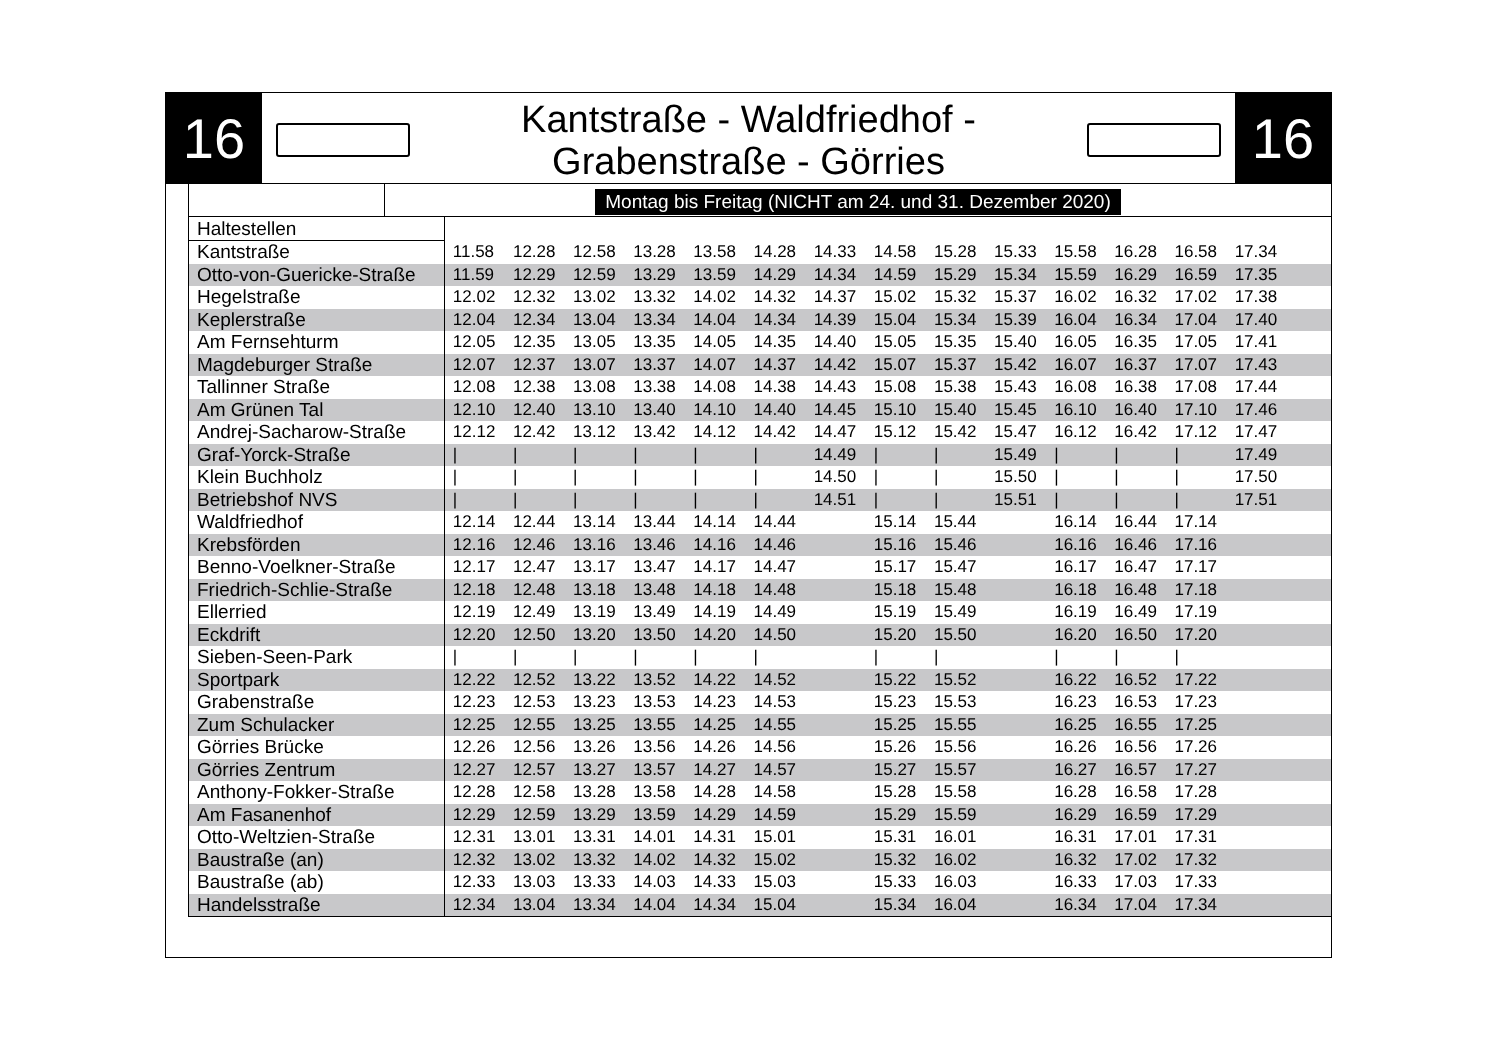16
Kantstraße - Waldfriedhof -
Grabenstraße - Görries
16
Montag bis Freitag (NICHT am 24. und 31. Dezember 2020)
| Haltestellen | | | | | | | | | | | | | | | |
| Kantstraße | 11.58 | 12.28 | 12.58 | 13.28 | 13.58 | 14.28 | 14.33 | 14.58 | 15.28 | 15.33 | 15.58 | 16.28 | 16.58 | 17.34 | |
| Otto-von-Guericke-Straße | 11.59 | 12.29 | 12.59 | 13.29 | 13.59 | 14.29 | 14.34 | 14.59 | 15.29 | 15.34 | 15.59 | 16.29 | 16.59 | 17.35 | |
| Hegelstraße | 12.02 | 12.32 | 13.02 | 13.32 | 14.02 | 14.32 | 14.37 | 15.02 | 15.32 | 15.37 | 16.02 | 16.32 | 17.02 | 17.38 | |
| Keplerstraße | 12.04 | 12.34 | 13.04 | 13.34 | 14.04 | 14.34 | 14.39 | 15.04 | 15.34 | 15.39 | 16.04 | 16.34 | 17.04 | 17.40 | |
| Am Fernsehturm | 12.05 | 12.35 | 13.05 | 13.35 | 14.05 | 14.35 | 14.40 | 15.05 | 15.35 | 15.40 | 16.05 | 16.35 | 17.05 | 17.41 | |
| Magdeburger Straße | 12.07 | 12.37 | 13.07 | 13.37 | 14.07 | 14.37 | 14.42 | 15.07 | 15.37 | 15.42 | 16.07 | 16.37 | 17.07 | 17.43 | |
| Tallinner Straße | 12.08 | 12.38 | 13.08 | 13.38 | 14.08 | 14.38 | 14.43 | 15.08 | 15.38 | 15.43 | 16.08 | 16.38 | 17.08 | 17.44 | |
| Am Grünen Tal | 12.10 | 12.40 | 13.10 | 13.40 | 14.10 | 14.40 | 14.45 | 15.10 | 15.40 | 15.45 | 16.10 | 16.40 | 17.10 | 17.46 | |
| Andrej-Sacharow-Straße | 12.12 | 12.42 | 13.12 | 13.42 | 14.12 | 14.42 | 14.47 | 15.12 | 15.42 | 15.47 | 16.12 | 16.42 | 17.12 | 17.47 | |
| Graf-Yorck-Straße | / | / | / | / | / | / | 14.49 | / | / | 15.49 | / | / | / | 17.49 | |
| Klein Buchholz | / | / | / | / | / | / | 14.50 | / | / | 15.50 | / | / | / | 17.50 | |
| Betriebshof NVS | / | / | / | / | / | / | 14.51 | / | / | 15.51 | / | / | / | 17.51 | |
| Waldfriedhof | 12.14 | 12.44 | 13.14 | 13.44 | 14.14 | 14.44 | | 15.14 | 15.44 | | 16.14 | 16.44 | 17.14 | | |
| Krebsförden | 12.16 | 12.46 | 13.16 | 13.46 | 14.16 | 14.46 | | 15.16 | 15.46 | | 16.16 | 16.46 | 17.16 | | |
| Benno-Voelkner-Straße | 12.17 | 12.47 | 13.17 | 13.47 | 14.17 | 14.47 | | 15.17 | 15.47 | | 16.17 | 16.47 | 17.17 | | |
| Friedrich-Schlie-Straße | 12.18 | 12.48 | 13.18 | 13.48 | 14.18 | 14.48 | | 15.18 | 15.48 | | 16.18 | 16.48 | 17.18 | | |
| Ellerried | 12.19 | 12.49 | 13.19 | 13.49 | 14.19 | 14.49 | | 15.19 | 15.49 | | 16.19 | 16.49 | 17.19 | | |
| Eckdrift | 12.20 | 12.50 | 13.20 | 13.50 | 14.20 | 14.50 | | 15.20 | 15.50 | | 16.20 | 16.50 | 17.20 | | |
| Sieben-Seen-Park | / | / | / | / | / | / | | / | / | | / | / | / | | |
| Sportpark | 12.22 | 12.52 | 13.22 | 13.52 | 14.22 | 14.52 | | 15.22 | 15.52 | | 16.22 | 16.52 | 17.22 | | |
| Grabenstraße | 12.23 | 12.53 | 13.23 | 13.53 | 14.23 | 14.53 | | 15.23 | 15.53 | | 16.23 | 16.53 | 17.23 | | |
| Zum Schulacker | 12.25 | 12.55 | 13.25 | 13.55 | 14.25 | 14.55 | | 15.25 | 15.55 | | 16.25 | 16.55 | 17.25 | | |
| Görries Brücke | 12.26 | 12.56 | 13.26 | 13.56 | 14.26 | 14.56 | | 15.26 | 15.56 | | 16.26 | 16.56 | 17.26 | | |
| Görries Zentrum | 12.27 | 12.57 | 13.27 | 13.57 | 14.27 | 14.57 | | 15.27 | 15.57 | | 16.27 | 16.57 | 17.27 | | |
| Anthony-Fokker-Straße | 12.28 | 12.58 | 13.28 | 13.58 | 14.28 | 14.58 | | 15.28 | 15.58 | | 16.28 | 16.58 | 17.28 | | |
| Am Fasanenhof | 12.29 | 12.59 | 13.29 | 13.59 | 14.29 | 14.59 | | 15.29 | 15.59 | | 16.29 | 16.59 | 17.29 | | |
| Otto-Weltzien-Straße | 12.31 | 13.01 | 13.31 | 14.01 | 14.31 | 15.01 | | 15.31 | 16.01 | | 16.31 | 17.01 | 17.31 | | |
| Baustraße (an) | 12.32 | 13.02 | 13.32 | 14.02 | 14.32 | 15.02 | | 15.32 | 16.02 | | 16.32 | 17.02 | 17.32 | | |
| Baustraße (ab) | 12.33 | 13.03 | 13.33 | 14.03 | 14.33 | 15.03 | | 15.33 | 16.03 | | 16.33 | 17.03 | 17.33 | | |
| Handelsstraße | 12.34 | 13.04 | 13.34 | 14.04 | 14.34 | 15.04 | | 15.34 | 16.04 | | 16.34 | 17.04 | 17.34 | | |